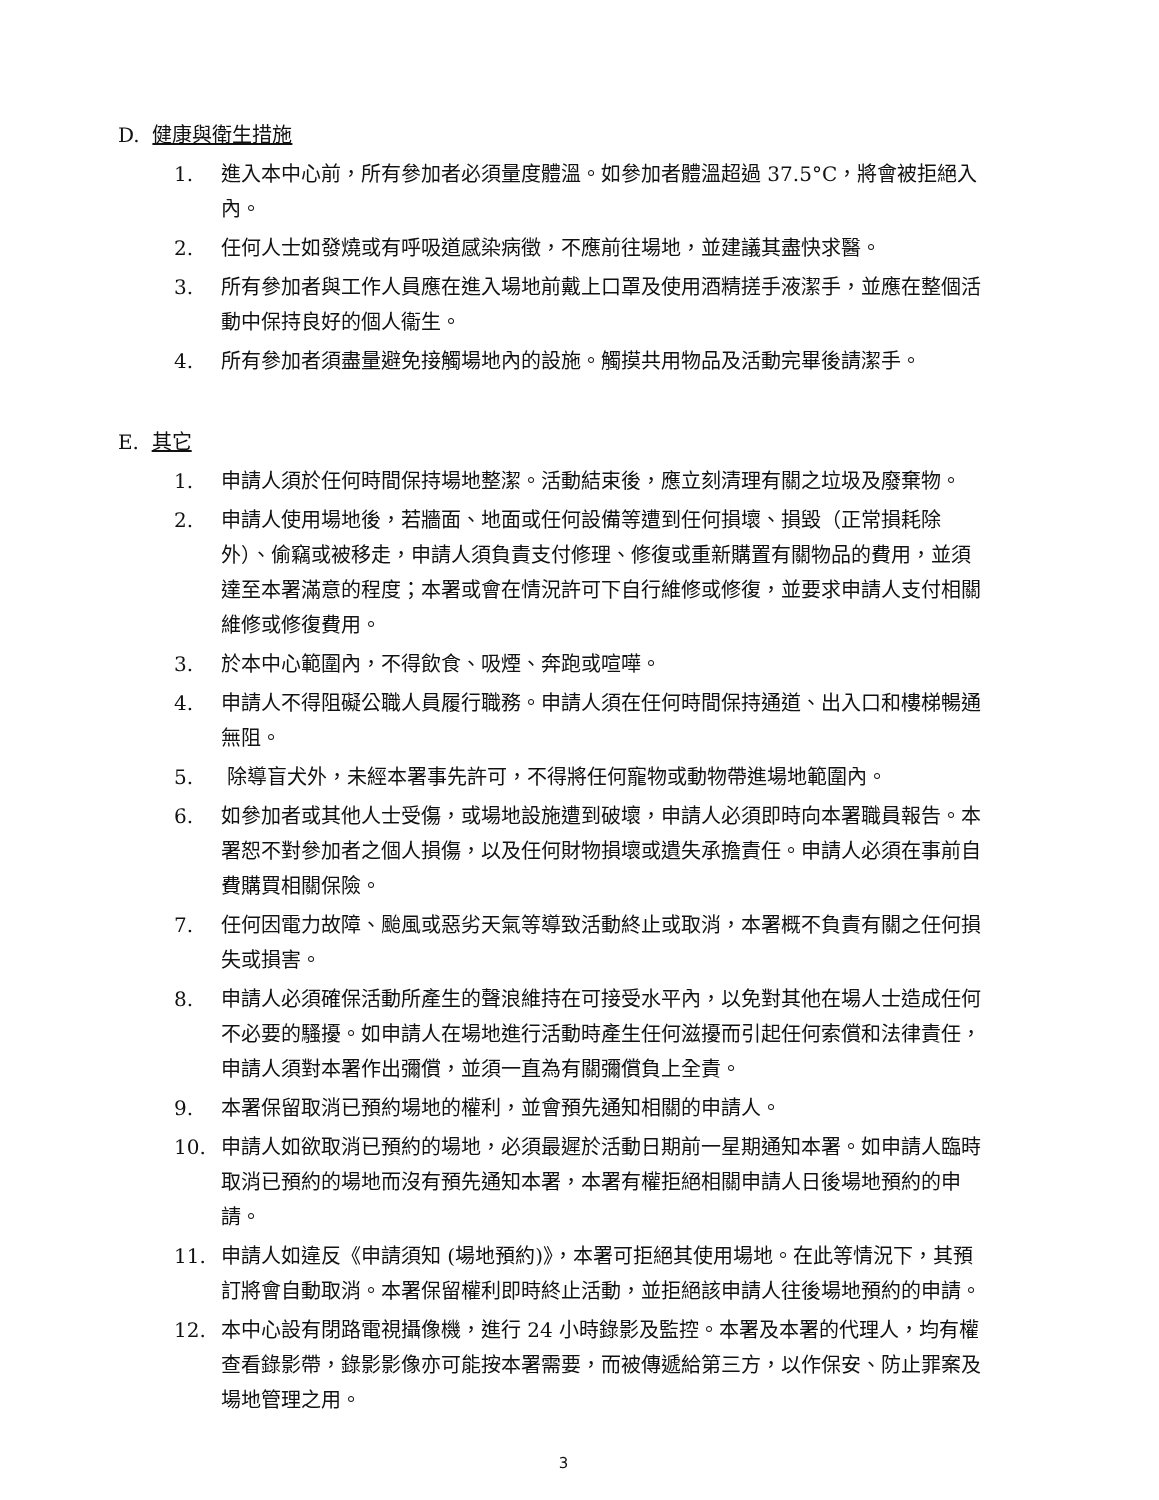D. 健康與衛生措施
1. 進入本中心前，所有參加者必須量度體溫。如參加者體溫超過 37.5°C，將會被拒絕入內。
2. 任何人士如發燒或有呼吸道感染病徵，不應前往場地，並建議其盡快求醫。
3. 所有參加者與工作人員應在進入場地前戴上口罩及使用酒精搓手液潔手，並應在整個活動中保持良好的個人衞生。
4. 所有參加者須盡量避免接觸場地內的設施。觸摸共用物品及活動完畢後請潔手。
E. 其它
1. 申請人須於任何時間保持場地整潔。活動結束後，應立刻清理有關之垃圾及廢棄物。
2. 申請人使用場地後，若牆面、地面或任何設備等遭到任何損壞、損毀（正常損耗除外）、偷竊或被移走，申請人須負責支付修理、修復或重新購置有關物品的費用，並須達至本署滿意的程度；本署或會在情況許可下自行維修或修復，並要求申請人支付相關維修或修復費用。
3. 於本中心範圍內，不得飲食、吸煙、奔跑或喧嘩。
4. 申請人不得阻礙公職人員履行職務。申請人須在任何時間保持通道、出入口和樓梯暢通無阻。
5. 除導盲犬外，未經本署事先許可，不得將任何寵物或動物帶進場地範圍內。
6. 如參加者或其他人士受傷，或場地設施遭到破壞，申請人必須即時向本署職員報告。本署恕不對參加者之個人損傷，以及任何財物損壞或遺失承擔責任。申請人必須在事前自費購買相關保險。
7. 任何因電力故障、颱風或惡劣天氣等導致活動終止或取消，本署概不負責有關之任何損失或損害。
8. 申請人必須確保活動所產生的聲浪維持在可接受水平內，以免對其他在場人士造成任何不必要的騷擾。如申請人在場地進行活動時產生任何滋擾而引起任何索償和法律責任，申請人須對本署作出彌償，並須一直為有關彌償負上全責。
9. 本署保留取消已預約場地的權利，並會預先通知相關的申請人。
10. 申請人如欲取消已預約的場地，必須最遲於活動日期前一星期通知本署。如申請人臨時取消已預約的場地而沒有預先通知本署，本署有權拒絕相關申請人日後場地預約的申請。
11. 申請人如違反《申請須知 (場地預約)》，本署可拒絕其使用場地。在此等情況下，其預訂將會自動取消。本署保留權利即時終止活動，並拒絕該申請人往後場地預約的申請。
12. 本中心設有閉路電視攝像機，進行 24 小時錄影及監控。本署及本署的代理人，均有權查看錄影帶，錄影影像亦可能按本署需要，而被傳遞給第三方，以作保安、防止罪案及場地管理之用。
3